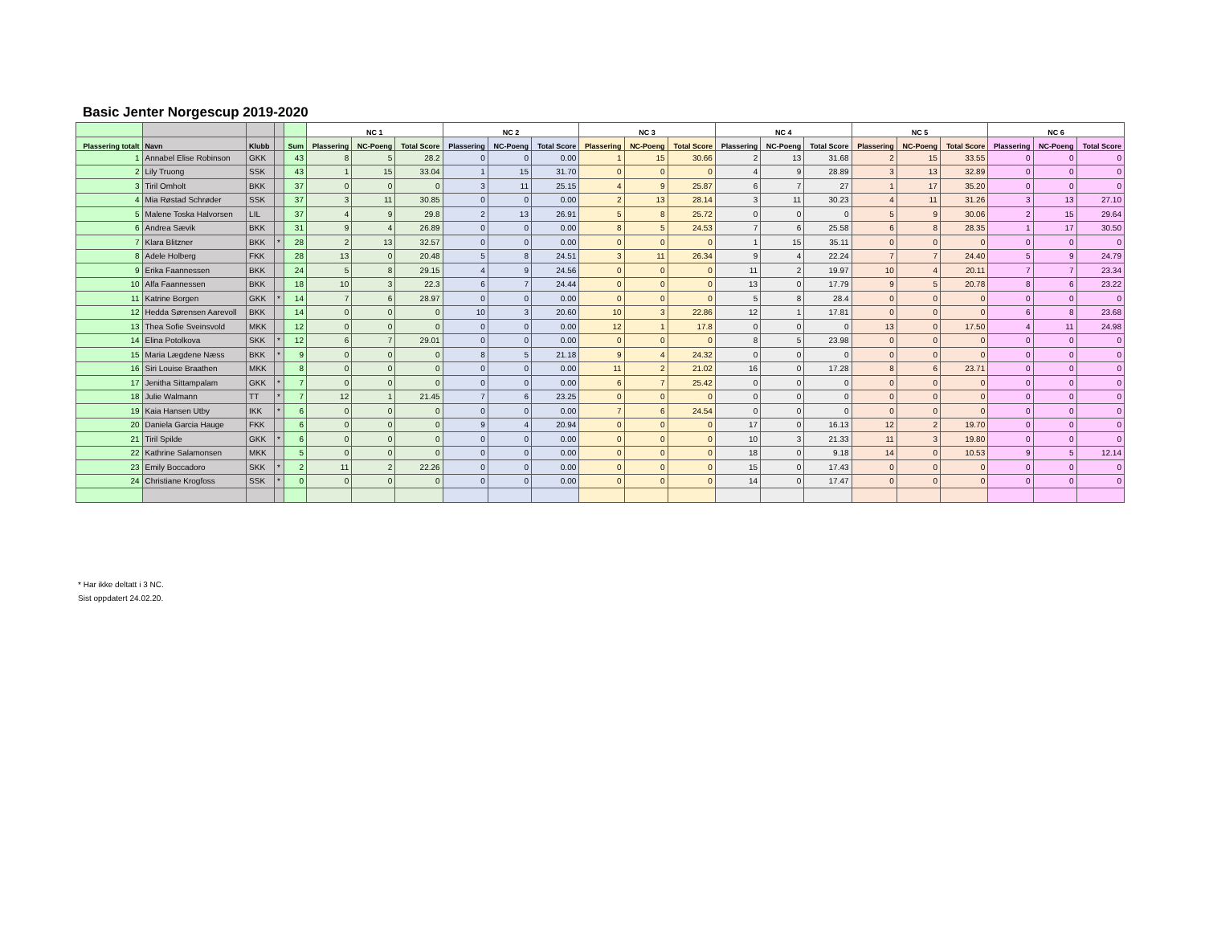Basic Jenter Norgescup 2019-2020
| | | | | | NC 1 | | | NC 2 | | | NC 3 | | | NC 4 | | | NC 5 | | | NC 6 | | |
| --- | --- | --- | --- | --- | --- | --- | --- | --- | --- | --- | --- | --- | --- | --- | --- | --- | --- | --- | --- | --- | --- | --- |
| Plassering totalt | Navn | Klubb | | Sum | Plassering | NC-Poeng | Total Score | Plassering | NC-Poeng | Total Score | Plassering | NC-Poeng | Total Score | Plassering | NC-Poeng | Total Score | Plassering | NC-Poeng | Total Score | Plassering | NC-Poeng | Total Score |
| 1 | Annabel Elise Robinson | GKK | | 43 | 8 | 5 | 28.2 | 0 | 0 | 0.00 | 1 | 15 | 30.66 | 2 | 13 | 31.68 | 2 | 15 | 33.55 | 0 | 0 | 0 |
| 2 | Lily Truong | SSK | | 43 | 1 | 15 | 33.04 | 1 | 15 | 31.70 | 0 | 0 | 0 | 4 | 9 | 28.89 | 3 | 13 | 32.89 | 0 | 0 | 0 |
| 3 | Tiril Omholt | BKK | | 37 | 0 | 0 | 0 | 3 | 11 | 25.15 | 4 | 9 | 25.87 | 6 | 7 | 27 | 1 | 17 | 35.20 | 0 | 0 | 0 |
| 4 | Mia Røstad Schrøder | SSK | | 37 | 3 | 11 | 30.85 | 0 | 0 | 0.00 | 2 | 13 | 28.14 | 3 | 11 | 30.23 | 4 | 11 | 31.26 | 3 | 13 | 27.10 |
| 5 | Malene Toska Halvorsen | LIL | | 37 | 4 | 9 | 29.8 | 2 | 13 | 26.91 | 5 | 8 | 25.72 | 0 | 0 | 0 | 5 | 9 | 30.06 | 2 | 15 | 29.64 |
| 6 | Andrea Sævik | BKK | | 31 | 9 | 4 | 26.89 | 0 | 0 | 0.00 | 8 | 5 | 24.53 | 7 | 6 | 25.58 | 6 | 8 | 28.35 | 1 | 17 | 30.50 |
| 7 | Klara Blitzner | BKK | * | 28 | 2 | 13 | 32.57 | 0 | 0 | 0.00 | 0 | 0 | 0 | 1 | 15 | 35.11 | 0 | 0 | 0 | 0 | 0 | 0 |
| 8 | Adele Holberg | FKK | | 28 | 13 | 0 | 20.48 | 5 | 8 | 24.51 | 3 | 11 | 26.34 | 9 | 4 | 22.24 | 7 | 7 | 24.40 | 5 | 9 | 24.79 |
| 9 | Erika Faannessen | BKK | | 24 | 5 | 8 | 29.15 | 4 | 9 | 24.56 | 0 | 0 | 0 | 11 | 2 | 19.97 | 10 | 4 | 20.11 | 7 | 7 | 23.34 |
| 10 | Alfa Faannessen | BKK | | 18 | 10 | 3 | 22.3 | 6 | 7 | 24.44 | 0 | 0 | 0 | 13 | 0 | 17.79 | 9 | 5 | 20.78 | 8 | 6 | 23.22 |
| 11 | Katrine Borgen | GKK | * | 14 | 7 | 6 | 28.97 | 0 | 0 | 0.00 | 0 | 0 | 0 | 5 | 8 | 28.4 | 0 | 0 | 0 | 0 | 0 | 0 |
| 12 | Hedda Sørensen Aarevoll | BKK | | 14 | 0 | 0 | 0 | 10 | 3 | 20.60 | 10 | 3 | 22.86 | 12 | 1 | 17.81 | 0 | 0 | 0 | 6 | 8 | 23.68 |
| 13 | Thea Sofie Sveinsvold | MKK | | 12 | 0 | 0 | 0 | 0 | 0 | 0.00 | 12 | 1 | 17.8 | 0 | 0 | 0 | 13 | 0 | 17.50 | 4 | 11 | 24.98 |
| 14 | Elina Potolkova | SKK | * | 12 | 6 | 7 | 29.01 | 0 | 0 | 0.00 | 0 | 0 | 0 | 8 | 5 | 23.98 | 0 | 0 | 0 | 0 | 0 | 0 |
| 15 | Maria Lægdene Næss | BKK | * | 9 | 0 | 0 | 0 | 8 | 5 | 21.18 | 9 | 4 | 24.32 | 0 | 0 | 0 | 0 | 0 | 0 | 0 | 0 | 0 |
| 16 | Siri Louise Braathen | MKK | | 8 | 0 | 0 | 0 | 0 | 0 | 0.00 | 11 | 2 | 21.02 | 16 | 0 | 17.28 | 8 | 6 | 23.71 | 0 | 0 | 0 |
| 17 | Jenitha Sittampalam | GKK | * | 7 | 0 | 0 | 0 | 0 | 0 | 0.00 | 6 | 7 | 25.42 | 0 | 0 | 0 | 0 | 0 | 0 | 0 | 0 | 0 |
| 18 | Julie Walmann | TT | * | 7 | 12 | 1 | 21.45 | 7 | 6 | 23.25 | 0 | 0 | 0 | 0 | 0 | 0 | 0 | 0 | 0 | 0 | 0 | 0 |
| 19 | Kaia Hansen Utby | IKK | * | 6 | 0 | 0 | 0 | 0 | 0 | 0.00 | 7 | 6 | 24.54 | 0 | 0 | 0 | 0 | 0 | 0 | 0 | 0 | 0 |
| 20 | Daniela Garcia Hauge | FKK | | 6 | 0 | 0 | 0 | 9 | 4 | 20.94 | 0 | 0 | 0 | 17 | 0 | 16.13 | 12 | 2 | 19.70 | 0 | 0 | 0 |
| 21 | Tiril Spilde | GKK | * | 6 | 0 | 0 | 0 | 0 | 0 | 0.00 | 0 | 0 | 0 | 10 | 3 | 21.33 | 11 | 3 | 19.80 | 0 | 0 | 0 |
| 22 | Kathrine Salamonsen | MKK | | 5 | 0 | 0 | 0 | 0 | 0 | 0.00 | 0 | 0 | 0 | 18 | 0 | 9.18 | 14 | 0 | 10.53 | 9 | 5 | 12.14 |
| 23 | Emily Boccadoro | SKK | * | 2 | 11 | 2 | 22.26 | 0 | 0 | 0.00 | 0 | 0 | 0 | 15 | 0 | 17.43 | 0 | 0 | 0 | 0 | 0 | 0 |
| 24 | Christiane Krogfoss | SSK | * | 0 | 0 | 0 | 0 | 0 | 0 | 0.00 | 0 | 0 | 0 | 14 | 0 | 17.47 | 0 | 0 | 0 | 0 | 0 | 0 |
* Har ikke deltatt i 3 NC.
Sist oppdatert 24.02.20.